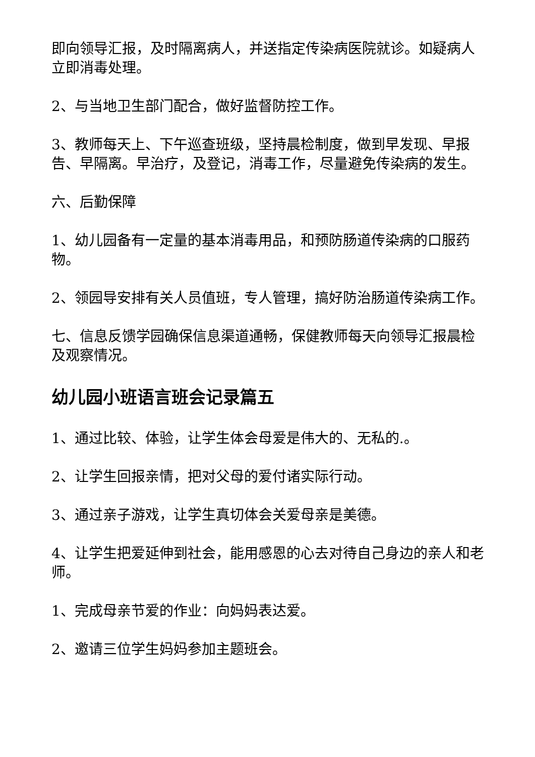即向领导汇报，及时隔离病人，并送指定传染病医院就诊。如疑病人立即消毒处理。
2、与当地卫生部门配合，做好监督防控工作。
3、教师每天上、下午巡查班级，坚持晨检制度，做到早发现、早报告、早隔离。早治疗，及登记，消毒工作，尽量避免传染病的发生。
六、后勤保障
1、幼儿园备有一定量的基本消毒用品，和预防肠道传染病的口服药物。
2、领园导安排有关人员值班，专人管理，搞好防治肠道传染病工作。
七、信息反馈学园确保信息渠道通畅，保健教师每天向领导汇报晨检及观察情况。
幼儿园小班语言班会记录篇五
1、通过比较、体验，让学生体会母爱是伟大的、无私的.。
2、让学生回报亲情，把对父母的爱付诸实际行动。
3、通过亲子游戏，让学生真切体会关爱母亲是美德。
4、让学生把爱延伸到社会，能用感恩的心去对待自己身边的亲人和老师。
1、完成母亲节爱的作业：向妈妈表达爱。
2、邀请三位学生妈妈参加主题班会。